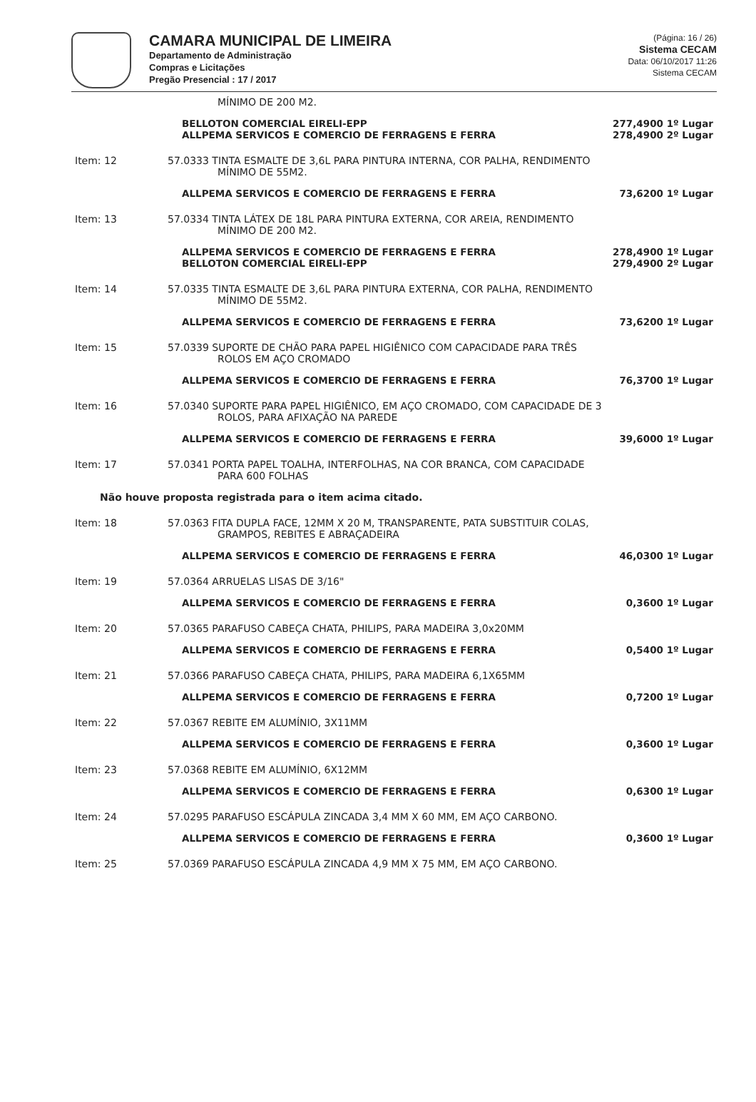CAMARA MUNICIPAL DE LIMEIRA
Departamento de Administração
Compras e Licitações
Pregão Presencial : 17 / 2017
(Página: 16 / 26)
Sistema CECAM
Data: 06/10/2017 11:26
Sistema CECAM
MÍNIMO DE 200 M2.
BELLOTON COMERCIAL EIRELI-EPP
ALLPEMA SERVICOS E COMERCIO DE FERRAGENS E FERRA
277,4900 1º Lugar
278,4900 2º Lugar
Item: 12 57.0333 TINTA ESMALTE DE 3,6L PARA PINTURA INTERNA, COR PALHA, RENDIMENTO
MÍNIMO DE 55M2.
ALLPEMA SERVICOS E COMERCIO DE FERRAGENS E FERRA
73,6200 1º Lugar
Item: 13 57.0334 TINTA LÁTEX DE 18L PARA PINTURA EXTERNA, COR AREIA, RENDIMENTO
MÍNIMO DE 200 M2.
ALLPEMA SERVICOS E COMERCIO DE FERRAGENS E FERRA
BELLOTON COMERCIAL EIRELI-EPP
278,4900 1º Lugar
279,4900 2º Lugar
Item: 14 57.0335 TINTA ESMALTE DE 3,6L PARA PINTURA EXTERNA, COR PALHA, RENDIMENTO
MÍNIMO DE 55M2.
ALLPEMA SERVICOS E COMERCIO DE FERRAGENS E FERRA
73,6200 1º Lugar
Item: 15 57.0339 SUPORTE DE CHÃO PARA PAPEL HIGIÊNICO COM CAPACIDADE PARA TRÊS
ROLOS EM AÇO CROMADO
ALLPEMA SERVICOS E COMERCIO DE FERRAGENS E FERRA
76,3700 1º Lugar
Item: 16 57.0340 SUPORTE PARA PAPEL HIGIÊNICO, EM AÇO CROMADO, COM CAPACIDADE DE 3
ROLOS, PARA AFIXAÇÃO NA PAREDE
ALLPEMA SERVICOS E COMERCIO DE FERRAGENS E FERRA
39,6000 1º Lugar
Item: 17 57.0341 PORTA PAPEL TOALHA, INTERFOLHAS, NA COR BRANCA, COM CAPACIDADE
PARA 600 FOLHAS
Não houve proposta registrada para o item acima citado.
Item: 18 57.0363 FITA DUPLA FACE, 12MM X 20 M, TRANSPARENTE, PATA SUBSTITUIR COLAS,
GRAMPOS, REBITES E ABRAÇADEIRA
ALLPEMA SERVICOS E COMERCIO DE FERRAGENS E FERRA
46,0300 1º Lugar
Item: 19 57.0364 ARRUELAS LISAS DE 3/16"
ALLPEMA SERVICOS E COMERCIO DE FERRAGENS E FERRA
0,3600 1º Lugar
Item: 20 57.0365 PARAFUSO CABEÇA CHATA, PHILIPS, PARA MADEIRA 3,0x20MM
ALLPEMA SERVICOS E COMERCIO DE FERRAGENS E FERRA
0,5400 1º Lugar
Item: 21 57.0366 PARAFUSO CABEÇA CHATA, PHILIPS, PARA MADEIRA 6,1X65MM
ALLPEMA SERVICOS E COMERCIO DE FERRAGENS E FERRA
0,7200 1º Lugar
Item: 22 57.0367 REBITE EM ALUMÍNIO, 3X11MM
ALLPEMA SERVICOS E COMERCIO DE FERRAGENS E FERRA
0,3600 1º Lugar
Item: 23 57.0368 REBITE EM ALUMÍNIO, 6X12MM
ALLPEMA SERVICOS E COMERCIO DE FERRAGENS E FERRA
0,6300 1º Lugar
Item: 24 57.0295 PARAFUSO ESCÁPULA ZINCADA 3,4 MM X 60 MM, EM AÇO CARBONO.
ALLPEMA SERVICOS E COMERCIO DE FERRAGENS E FERRA
0,3600 1º Lugar
Item: 25 57.0369 PARAFUSO ESCÁPULA ZINCADA 4,9 MM X 75 MM, EM AÇO CARBONO.